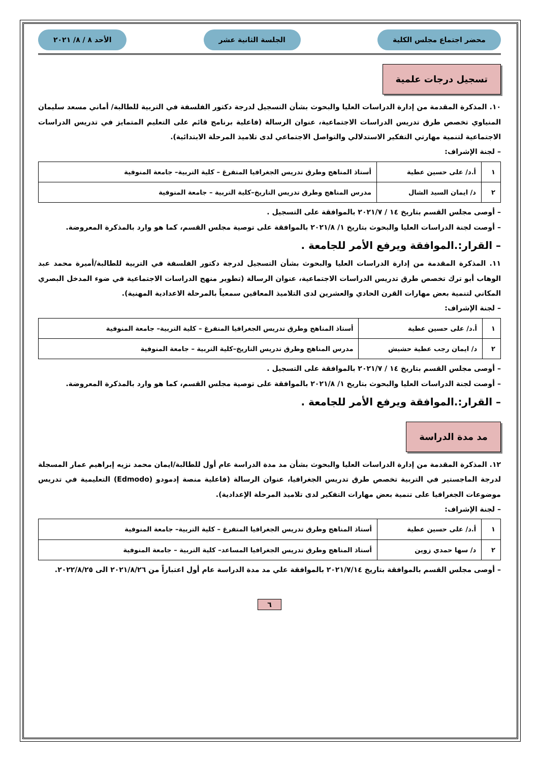محضر اجتماع مجلس الكلية الجلسة الثانية عشر الأحد ٨ / ٨/ ٢٠٢١
تسجيل درجات علمية
١٠. المذكرة المقدمة من إدارة الدراسات العليا والبحوث بشأن التسجيل لدرجة دكتور الفلسفة في التربية للطالبة/ أماني مسعد سليمان المنياوي تخصص طرق تدريس الدراسات الاجتماعية، عنوان الرسالة (فاعلية برنامج قائم على التعليم المتمايز في تدريس الدراسات الاجتماعية لتنمية مهارتي التفكير الاستدلالي والتواصل الاجتماعي لدى تلاميذ المرحلة الابتدائية).
– لجنة الإشراف:
| ١ | أ.د/ على حسين عطية | أستاذ المناهج وطرق تدريس الجغرافيا المتفرغ – كلية التربية– جامعة المنوفية |
| ٢ | د/ ايمان السيد الشال | مدرس المناهج وطرق تدريس التاريخ–كلية التربية – جامعة المنوفية |
– أوصى مجلس القسم بتاريخ ١٤ / ٢٠٢١/٧ بالموافقة على التسجيل .
– أوصت لجنة الدراسات العليا والبحوث بتاريخ ١/ ٢٠٢١/٨ بالموافقة على توصية مجلس القسم، كما هو وارد بالمذكرة المعروضة.
– القرار:.الموافقة ويرفع الأمر للجامعة .
١١. المذكرة المقدمة من إدارة الدراسات العليا والبحوث بشأن التسجيل لدرجة دكتور الفلسفة في التربية للطالبة/أميرة محمد عبد الوهاب أبو ترك تخصص طرق تدريس الدراسات الاجتماعية، عنوان الرسالة (تطوير منهج الدراسات الاجتماعية في ضوء المدخل البصري المكاني لتنمية بعض مهارات القرن الحادي والعشرين لدى التلاميذ المعاقين سمعياً بالمرحلة الاعدادية المهنية).
– لجنة الإشراف:
| ١ | أ.د/ على حسين عطية | أستاذ المناهج وطرق تدريس الجغرافيا المتفرغ – كلية التربية– جامعة المنوفية |
| ٢ | د/ ايمان رجب عطية حشيش | مدرس المناهج وطرق تدريس التاريخ–كلية التربية – جامعة المنوفية |
– أوصى مجلس القسم بتاريخ ١٤ / ٢٠٢١/٧ بالموافقة على التسجيل .
– أوصت لجنة الدراسات العليا والبحوث بتاريخ ١/ ٢٠٢١/٨ بالموافقة على توصية مجلس القسم، كما هو وارد بالمذكرة المعروضة.
– القرار:.الموافقة ويرفع الأمر للجامعة .
مد مدة الدراسة
١٢. المذكرة المقدمة من إدارة الدراسات العليا والبحوث بشأن مد مدة الدراسة عام أول للطالبة/ايمان محمد نزيه إبراهيم عمار المسجلة لدرجة الماجستير في التربية تخصص طرق تدريس الجغرافيا، عنوان الرسالة (فاعلية منصة إدمودو (Edmodo) التعليمية في تدريس موضوعات الجغرافيا على تنمية بعض مهارات التفكير لدى تلاميذ المرحلة الإعدادية).
– لجنة الإشراف:
| ١ | أ.د/ على حسين عطية | أستاذ المناهج وطرق تدريس الجغرافيا المتفرغ – كلية التربية– جامعة المنوفية |
| ٢ | د/ سها حمدي زوين | أستاذ المناهج وطرق تدريس الجغرافيا المساعد– كلية التربية – جامعة المنوفية |
– أوصى مجلس القسم بالموافقة بتاريخ ٢٠٢١/٧/١٤ بالموافقة علي مد مدة الدراسة عام أول اعتباراً من ٢٠٢١/٨/٢٦ الى ٢٠٢٢/٨/٢٥.
٦